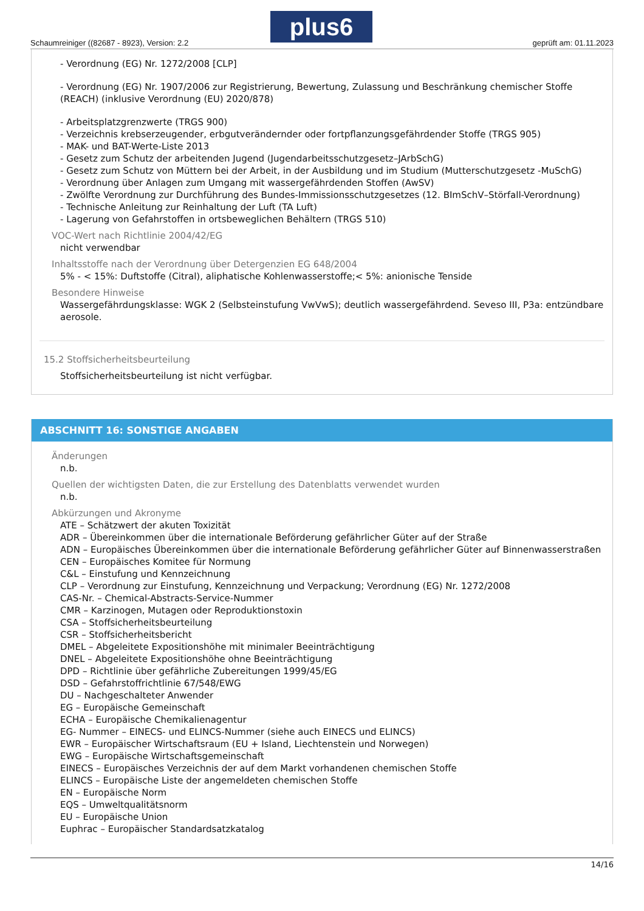Schaumreiniger ((82687 - 8923), Version: 2.2
plus6
geprüft am: 01.11.2023
- Verordnung (EG) Nr. 1272/2008 [CLP]
- Verordnung (EG) Nr. 1907/2006 zur Registrierung, Bewertung, Zulassung und Beschränkung chemischer Stoffe (REACH) (inklusive Verordnung (EU) 2020/878)
- Arbeitsplatzgrenzwerte (TRGS 900)
- Verzeichnis krebserzeugender, erbgutverändernder oder fortpflanzungsgefährdender Stoffe (TRGS 905)
- MAK- und BAT-Werte-Liste 2013
- Gesetz zum Schutz der arbeitenden Jugend (Jugendarbeitsschutzgesetz–JArbSchG)
- Gesetz zum Schutz von Müttern bei der Arbeit, in der Ausbildung und im Studium (Mutterschutzgesetz -MuSchG)
- Verordnung über Anlagen zum Umgang mit wassergefährdenden Stoffen (AwSV)
- Zwölfte Verordnung zur Durchführung des Bundes-Immissionsschutzgesetzes (12. BImSchV–Störfall-Verordnung)
- Technische Anleitung zur Reinhaltung der Luft (TA Luft)
- Lagerung von Gefahrstoffen in ortsbeweglichen Behältern (TRGS 510)
VOC-Wert nach Richtlinie 2004/42/EG
nicht verwendbar
Inhaltsstoffe nach der Verordnung über Detergenzien EG 648/2004
5% - < 15%: Duftstoffe (Citral), aliphatische Kohlenwasserstoffe;< 5%: anionische Tenside
Besondere Hinweise
Wassergefährdungsklasse: WGK 2 (Selbsteinstufung VwVwS); deutlich wassergefährdend. Seveso III, P3a: entzündbare aerosole.
15.2 Stoffsicherheitsbeurteilung
Stoffsicherheitsbeurteilung ist nicht verfügbar.
ABSCHNITT 16: SONSTIGE ANGABEN
Änderungen
n.b.
Quellen der wichtigsten Daten, die zur Erstellung des Datenblatts verwendet wurden
n.b.
Abkürzungen und Akronyme
ATE – Schätzwert der akuten Toxizität
ADR – Übereinkommen über die internationale Beförderung gefährlicher Güter auf der Straße
ADN – Europäisches Übereinkommen über die internationale Beförderung gefährlicher Güter auf Binnenwasserstraßen
CEN – Europäisches Komitee für Normung
C&L – Einstufung und Kennzeichnung
CLP – Verordnung zur Einstufung, Kennzeichnung und Verpackung; Verordnung (EG) Nr. 1272/2008
CAS-Nr. – Chemical-Abstracts-Service-Nummer
CMR – Karzinogen, Mutagen oder Reproduktionstoxin
CSA – Stoffsicherheitsbeurteilung
CSR – Stoffsicherheitsbericht
DMEL – Abgeleitete Expositionshöhe mit minimaler Beeinträchtigung
DNEL – Abgeleitete Expositionshöhe ohne Beeinträchtigung
DPD – Richtlinie über gefährliche Zubereitungen 1999/45/EG
DSD – Gefahrstoffrichtlinie 67/548/EWG
DU – Nachgeschalteter Anwender
EG – Europäische Gemeinschaft
ECHA – Europäische Chemikalienagentur
EG- Nummer – EINECS- und ELINCS-Nummer (siehe auch EINECS und ELINCS)
EWR – Europäischer Wirtschaftsraum (EU + Island, Liechtenstein und Norwegen)
EWG – Europäische Wirtschaftsgemeinschaft
EINECS – Europäisches Verzeichnis der auf dem Markt vorhandenen chemischen Stoffe
ELINCS – Europäische Liste der angemeldeten chemischen Stoffe
EN – Europäische Norm
EQS – Umweltqualitätsnorm
EU – Europäische Union
Euphrac – Europäischer Standardsatzkatalog
14/16